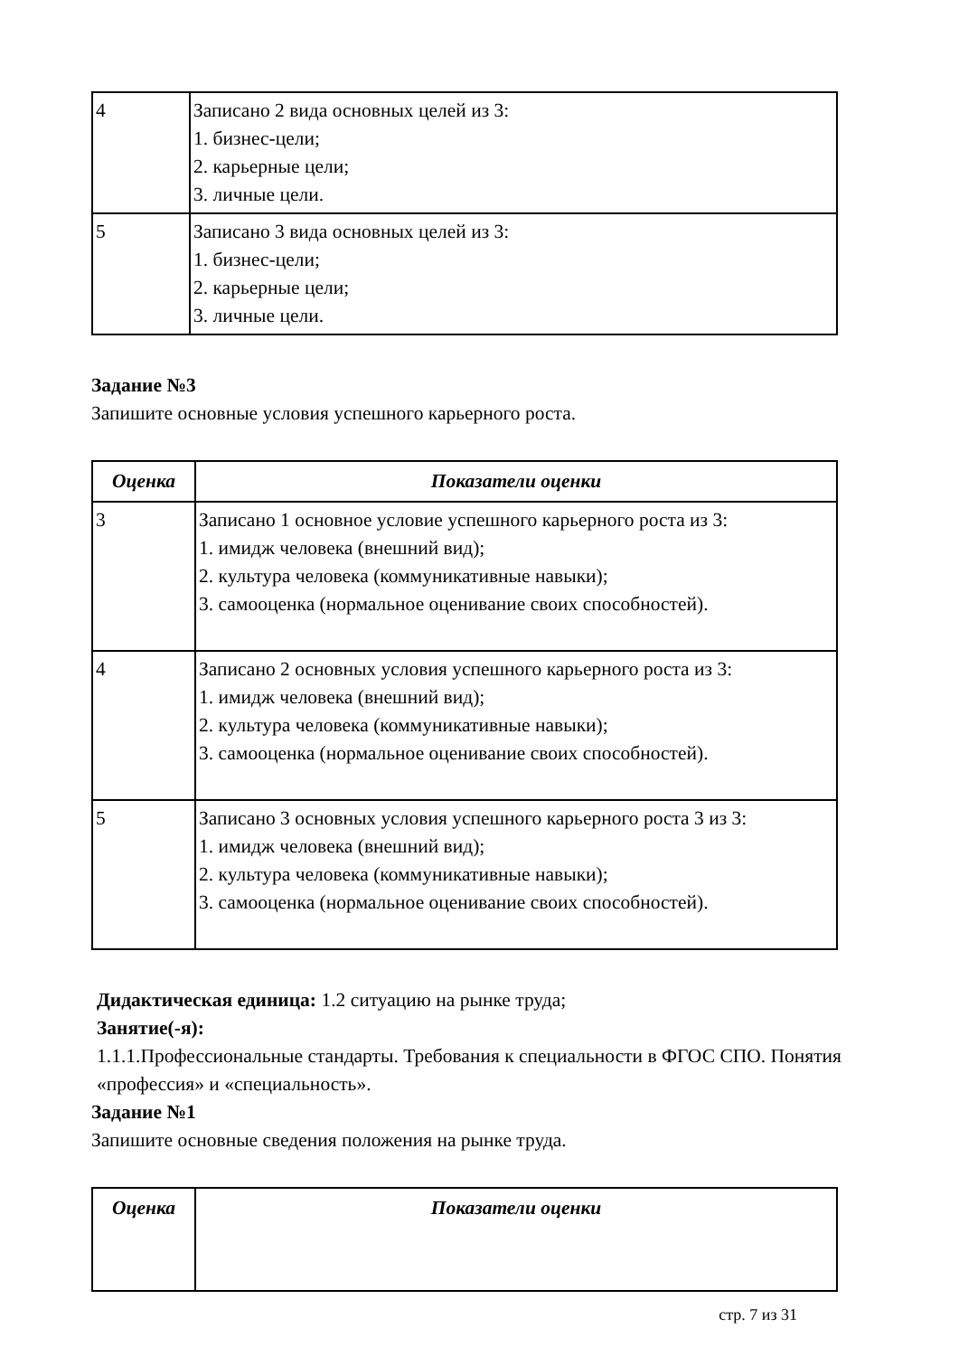| 4 | Записано 2 вида основных целей из 3: 1. бизнес-цели; 2. карьерные цели; 3. личные цели. |
| 5 | Записано 3 вида основных целей из 3: 1. бизнес-цели; 2. карьерные цели; 3. личные цели. |
Задание №3
Запишите основные условия успешного карьерного роста.
| Оценка | Показатели оценки |
| --- | --- |
| 3 | Записано 1 основное условие успешного карьерного роста из 3: 1. имидж человека (внешний вид); 2. культура человека (коммуникативные навыки); 3. самооценка (нормальное оценивание своих способностей). |
| 4 | Записано 2 основных условия успешного карьерного роста из 3: 1. имидж человека (внешний вид); 2. культура человека (коммуникативные навыки); 3. самооценка (нормальное оценивание своих способностей). |
| 5 | Записано 3 основных условия успешного карьерного роста 3 из 3: 1. имидж человека (внешний вид); 2. культура человека (коммуникативные навыки); 3. самооценка (нормальное оценивание своих способностей). |
Дидактическая единица: 1.2 ситуацию на рынке труда;
Занятие(-я):
1.1.1.Профессиональные стандарты. Требования к специальности в ФГОС СПО. Понятия «профессия» и «специальность».
Задание №1
Запишите основные сведения положения на рынке труда.
| Оценка | Показатели оценки |
| --- | --- |
стр. 7 из 31